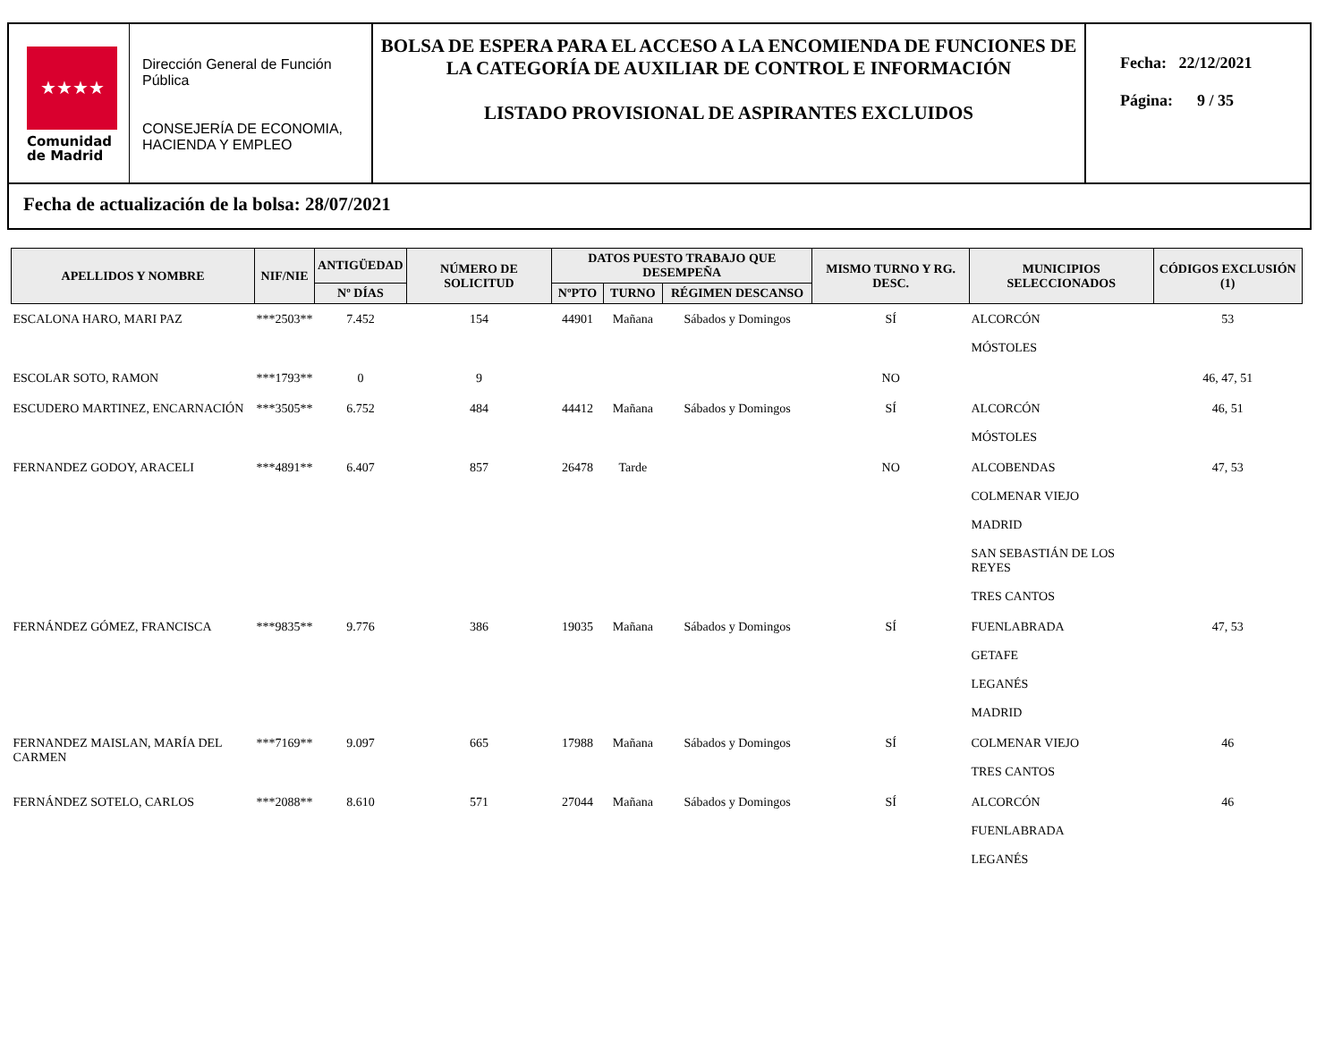★★★★
Comunidad
de Madrid
Dirección General de Función Pública
CONSEJERÍA DE ECONOMIA, HACIENDA Y EMPLEO
BOLSA DE ESPERA PARA EL ACCESO A LA ENCOMIENDA DE FUNCIONES DE LA CATEGORÍA DE AUXILIAR DE CONTROL E INFORMACIÓN
LISTADO PROVISIONAL DE ASPIRANTES EXCLUIDOS
Fecha: 22/12/2021
Página: 9 / 35
Fecha de actualización de la bolsa: 28/07/2021
| APELLIDOS Y NOMBRE | NIF/NIE | ANTIGÜEDAD | NÚMERO DE SOLICITUD | DATOS PUESTO TRABAJO QUE DESEMPEÑA | | | MISMO TURNO Y RG. DESC. | MUNICIPIOS SELECCIONADOS | CÓDIGOS EXCLUSIÓN (1) |
| --- | --- | --- | --- | --- | --- | --- | --- | --- | --- |
| | | Nº DÍAS | | NºPTO | TURNO | RÉGIMEN DESCANSO | | | |
| ESCALONA HARO, MARI PAZ | ***2503** | 7.452 | 154 | 44901 | Mañana | Sábados y Domingos | SÍ | ALCORCÓN MÓSTOLES | 53 |
| ESCOLAR SOTO, RAMON | ***1793** | 0 | 9 | | | | NO | | 46, 47, 51 |
| ESCUDERO MARTINEZ, ENCARNACIÓN | ***3505** | 6.752 | 484 | 44412 | Mañana | Sábados y Domingos | SÍ | ALCORCÓN MÓSTOLES | 46, 51 |
| FERNANDEZ GODOY, ARACELI | ***4891** | 6.407 | 857 | 26478 | Tarde | | NO | ALCOBENDAS COLMENAR VIEJO MADRID SAN SEBASTIÁN DE LOS REYES TRES CANTOS | 47, 53 |
| FERNÁNDEZ GÓMEZ, FRANCISCA | ***9835** | 9.776 | 386 | 19035 | Mañana | Sábados y Domingos | SÍ | FUENLABRADA GETAFE LEGANÉS MADRID | 47, 53 |
| FERNANDEZ MAISLAN, MARÍA DEL CARMEN | ***7169** | 9.097 | 665 | 17988 | Mañana | Sábados y Domingos | SÍ | COLMENAR VIEJO TRES CANTOS | 46 |
| FERNÁNDEZ SOTELO, CARLOS | ***2088** | 8.610 | 571 | 27044 | Mañana | Sábados y Domingos | SÍ | ALCORCÓN FUENLABRADA LEGANÉS | 46 |